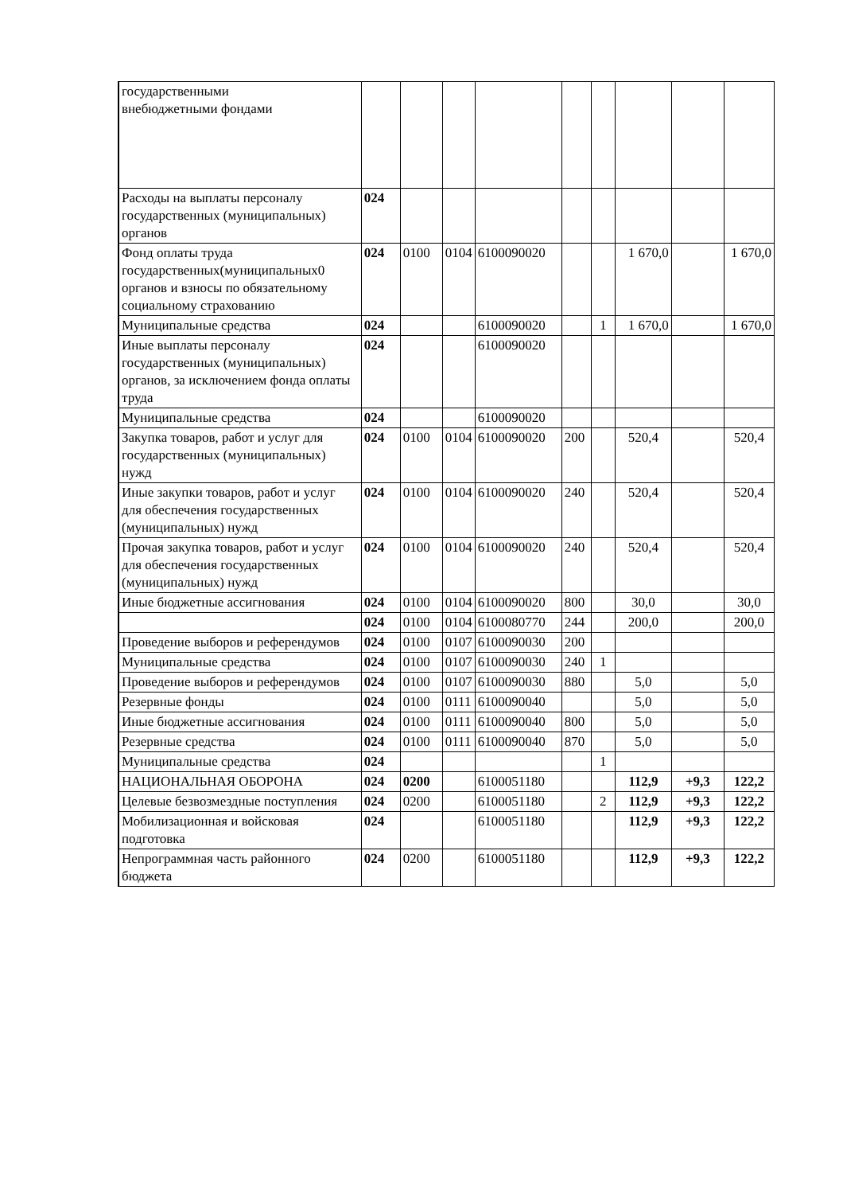| государственными внебюджетными фондами | | | | | | | | | |
| Расходы на выплаты персоналу государственных (муниципальных) органов | 024 | | | | | | | | |
| Фонд оплаты труда государственных(муниципальных0 органов и взносы по обязательному социальному страхованию | 024 | 0100 | 0104 | 6100090020 | | | 1 670,0 | | 1 670,0 |
| Муниципальные средства | 024 | | | 6100090020 | | 1 | 1 670,0 | | 1 670,0 |
| Иные выплаты персоналу государственных (муниципальных) органов, за исключением фонда оплаты труда | 024 | | | 6100090020 | | | | | |
| Муниципальные средства | 024 | | | 6100090020 | | | | | |
| Закупка товаров, работ и услуг для государственных (муниципальных) нужд | 024 | 0100 | 0104 | 6100090020 | 200 | | 520,4 | | 520,4 |
| Иные закупки товаров, работ и услуг для обеспечения государственных (муниципальных) нужд | 024 | 0100 | 0104 | 6100090020 | 240 | | 520,4 | | 520,4 |
| Прочая закупка товаров, работ и услуг для обеспечения государственных (муниципальных) нужд | 024 | 0100 | 0104 | 6100090020 | 240 | | 520,4 | | 520,4 |
| Иные бюджетные ассигнования | 024 | 0100 | 0104 | 6100090020 | 800 | | 30,0 | | 30,0 |
| | 024 | 0100 | 0104 | 6100080770 | 244 | | 200,0 | | 200,0 |
| Проведение выборов и референдумов | 024 | 0100 | 0107 | 6100090030 | 200 | | | | |
| Муниципальные средства | 024 | 0100 | 0107 | 6100090030 | 240 | 1 | | | |
| Проведение выборов и референдумов | 024 | 0100 | 0107 | 6100090030 | 880 | | 5,0 | | 5,0 |
| Резервные фонды | 024 | 0100 | 0111 | 6100090040 | | | 5,0 | | 5,0 |
| Иные бюджетные ассигнования | 024 | 0100 | 0111 | 6100090040 | 800 | | 5,0 | | 5,0 |
| Резервные средства | 024 | 0100 | 0111 | 6100090040 | 870 | | 5,0 | | 5,0 |
| Муниципальные средства | 024 | | | | | 1 | | | |
| НАЦИОНАЛЬНАЯ ОБОРОНА | 024 | 0200 | | 6100051180 | | | 112,9 | +9,3 | 122,2 |
| Целевые безвозмездные поступления | 024 | 0200 | | 6100051180 | | 2 | 112,9 | +9,3 | 122,2 |
| Мобилизационная и войсковая подготовка | 024 | | | 6100051180 | | | 112,9 | +9,3 | 122,2 |
| Непрограммная часть районного бюджета | 024 | 0200 | | 6100051180 | | | 112,9 | +9,3 | 122,2 |